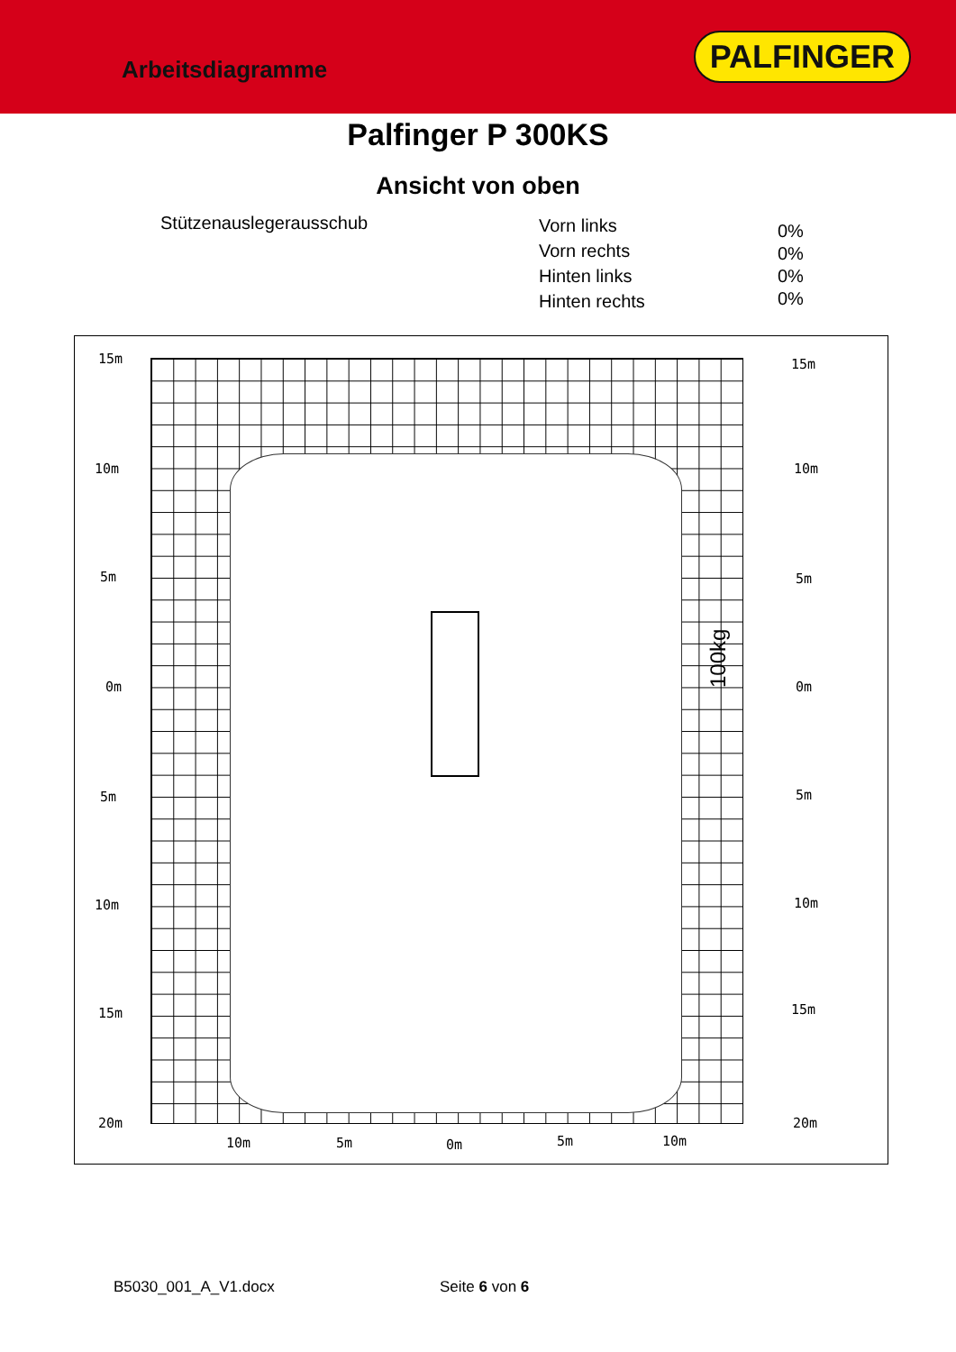Arbeitsdiagramme
PALFINGER
Palfinger P 300KS
Ansicht von oben
Stützenauslegerausschub
Vorn links
Vorn rechts
Hinten links
Hinten rechts
0%
0%
0%
0%
15m
10m
5m
0m
5m
10m
15m
20m
15m
10m
5m
0m
5m
10m
15m
20m
10m 5m 0m 5m 10m
100kg
B5030_001_A_V1.docx Seite 6 von 6